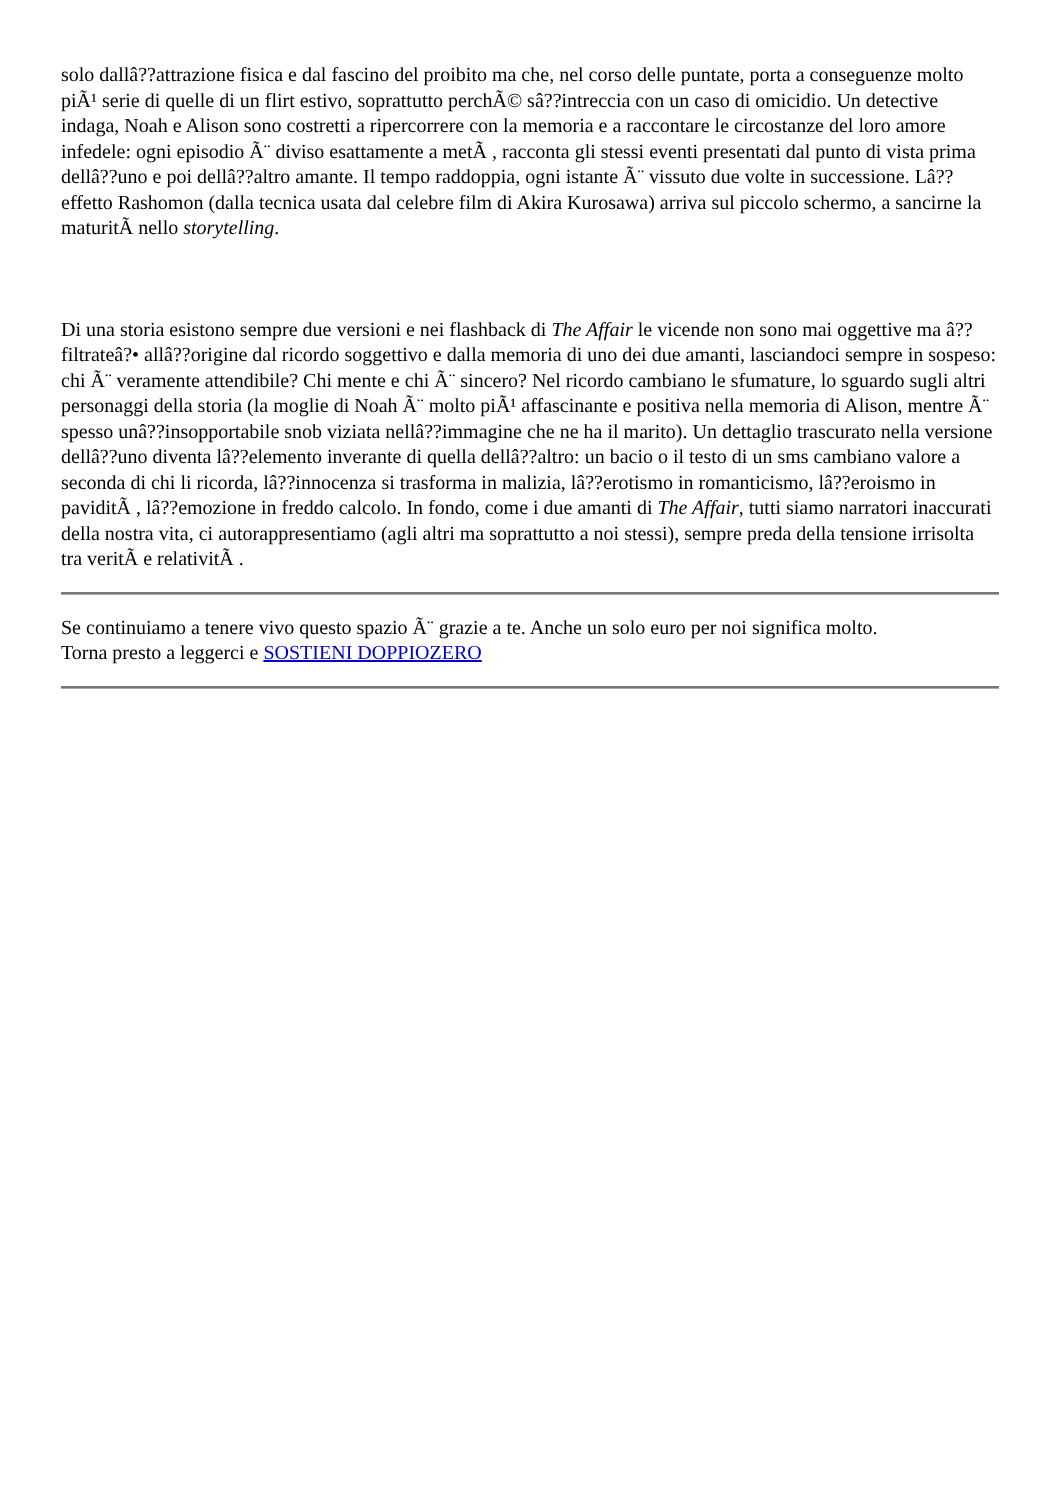solo dallâ??attrazione fisica e dal fascino del proibito ma che, nel corso delle puntate, porta a conseguenze molto piÃ¹ serie di quelle di un flirt estivo, soprattutto perchÃ© sâ??intreccia con un caso di omicidio. Un detective indaga, Noah e Alison sono costretti a ripercorrere con la memoria e a raccontare le circostanze del loro amore infedele: ogni episodio Ã¨ diviso esattamente a metÃ , racconta gli stessi eventi presentati dal punto di vista prima dellâ??uno e poi dellâ??altro amante. Il tempo raddoppia, ogni istante Ã¨ vissuto due volte in successione. Lâ??effetto Rashomon (dalla tecnica usata dal celebre film di Akira Kurosawa) arriva sul piccolo schermo, a sancirne la maturitÃ nello storytelling.
Di una storia esistono sempre due versioni e nei flashback di The Affair le vicende non sono mai oggettive ma â??filtrateâ?• allâ??origine dal ricordo soggettivo e dalla memoria di uno dei due amanti, lasciandoci sempre in sospeso: chi Ã¨ veramente attendibile? Chi mente e chi Ã¨ sincero? Nel ricordo cambiano le sfumature, lo sguardo sugli altri personaggi della storia (la moglie di Noah Ã¨ molto piÃ¹ affascinante e positiva nella memoria di Alison, mentre Ã¨ spesso unâ??insopportabile snob viziata nellâ??immagine che ne ha il marito). Un dettaglio trascurato nella versione dellâ??uno diventa lâ??elemento inverante di quella dellâ??altro: un bacio o il testo di un sms cambiano valore a seconda di chi li ricorda, lâ??innocenza si trasforma in malizia, lâ??erotismo in romanticismo, lâ??eroismo in paviditÃ , lâ??emozione in freddo calcolo. In fondo, come i due amanti di The Affair, tutti siamo narratori inaccurati della nostra vita, ci autorappresentiamo (agli altri ma soprattutto a noi stessi), sempre preda della tensione irrisolta tra veritÃ e relativitÃ .
Se continuiamo a tenere vivo questo spazio Ã¨ grazie a te. Anche un solo euro per noi significa molto.
Torna presto a leggerci e SOSTIENI DOPPIOZERO